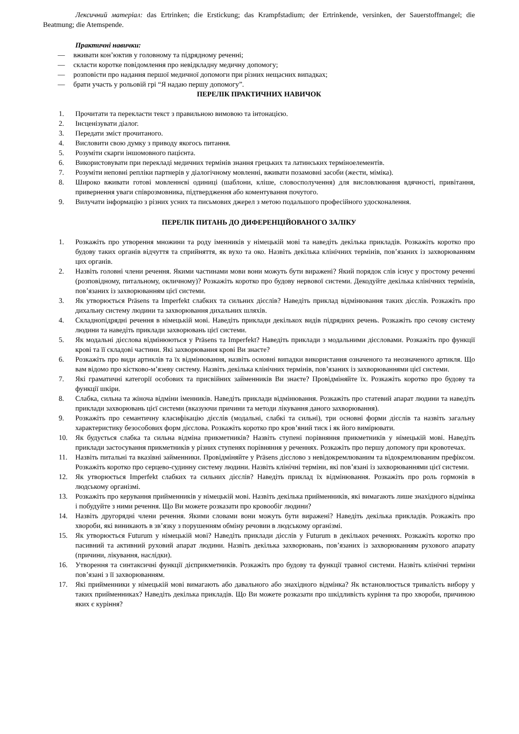Лексичний матеріал: das Ertrinken; die Erstickung; das Krampfstadium; der Ertrinkende, versinken, der Sauerstoffmangel; die Beatmung; die Atemspende.
Практичні навички:
— вживати кон’юктив у головному та підрядному реченні;
— скласти коротке повідомлення про невідкладну медичну допомогу;
— розповісти про надання першої медичної допомоги при різних нещасних випадках;
— брати участь у рольовій грі “Я надаю першу допомогу”.
ПЕРЕЛІК ПРАКТИЧНИХ НАВИЧОК
1. Прочитати та перекласти текст з правильною вимовою та інтонацією.
2. Інсценізувати діалог.
3. Передати зміст прочитаного.
4. Висловити свою думку з приводу якогось питання.
5. Розуміти скарги іншомовного пацієнта.
6. Використовувати при перекладі медичних термінів знання грецьких та латинських терміноелементів.
7. Розуміти неповні репліки партнерів у діалогічному мовленні, вживати позамовні засоби (жести, міміка).
8. Широко вживати готові мовленнєві одиниці (шаблони, кліше, словосполучення) для висловлювання вдячності, привітання, привернення уваги співрозмовника, підтвердження або коментування почутого.
9. Вилучати інформацію з різних усних та письмових джерел з метою подальшого професійного удосконалення.
ПЕРЕЛІК ПИТАНЬ ДО ДИФЕРЕНЦІЙОВАНОГО ЗАЛІКУ
1. Розкажіть про утворення множини та роду іменників у німецькій мові та наведіть декілька прикладів. Розкажіть коротко про будову таких органів відчуття та сприйняття, як вухо та око. Назвіть декілька клінічних термінів, пов’язаних із захворюванням цих органів.
2. Назвіть головні члени речення. Якими частинами мови вони можуть бути виражені? Який порядок слів існує у простому реченні (розповідному, питальному, окличному)? Розкажіть коротко про будову нервової системи. Декодуйте декілька клінічних термінів, пов’язаних із захворюванням цієї системи.
3. Як утворюється Präsens та Imperfekt слабких та сильних дієслів? Наведіть приклад відмінювання таких дієслів. Розкажіть про дихальну систему людини та захворювання дихальних шляхів.
4. Складнопідрядні речення в німецькій мові. Наведіть приклади декількох видів підрядних речень. Розкажіть про сечову систему людини та наведіть приклади захворювань цієї системи.
5. Як модальні дієслова відмінюються у Präsens та Imperfekt? Наведіть приклади з модальними дієсловами. Розкажіть про функції крові та її складові частини. Які захворювання крові Ви знаєте?
6. Розкажіть про види артиклів та їх відмінювання, назвіть основні випадки використання означеного та неозначеного артикля. Що вам відомо про кістково-м’язеву систему. Назвіть декілька клінічних термінів, пов’язаних із захворюваннями цієї системи.
7. Які граматичні категорії особових та присвійних займенників Ви знаєте? Провідміняйте їх. Розкажіть коротко про будову та функції шкіри.
8. Слабка, сильна та жіноча відміни іменників. Наведіть приклади відмінювання. Розкажіть про статевий апарат людини та наведіть приклади захворювань цієї системи (вказуючи причини та методи лікування даного захворювання).
9. Розкажіть про семантичну класифікацію дієслів (модальні, слабкі та сильні), три основні форми дієслів та назвіть загальну характеристику безособових форм дієслова. Розкажіть коротко про кров’яний тиск і як його вимірювати.
10. Як будується слабка та сильна відміна прикметників? Назвіть ступені порівняння прикметників у німецькій мові. Наведіть приклади застосування прикметників у різних ступенях порівняння у реченнях. Розкажіть про першу допомогу при кровотечах.
11. Назвіть питальні та вказівні займенники. Провідміняйте у Präsens дієслово з невідокремлюваним та відокремлюваним префіксом. Розкажіть коротко про серцево-судинну систему людини. Назвіть клінічні терміни, які пов’язані із захворюваннями цієї системи.
12. Як утворюється Imperfekt слабких та сильних дієслів? Наведіть приклад їх відмінювання. Розкажіть про роль гормонів в людському організмі.
13. Розкажіть про керування прийменників у німецькій мові. Назвіть декілька прийменників, які вимагають лише знахідного відмінка і побудуйте з ними речення. Що Ви можете розказати про кровообіг людини?
14. Назвіть другорядні члени речення. Якими словами вони можуть бути виражені? Наведіть декілька прикладів. Розкажіть про хвороби, які виникають в зв’язку з порушенням обміну речовин в людському організмі.
15. Як утворюється Futurum у німецькій мові? Наведіть приклади дієслів у Futurum в декількох реченнях. Розкажіть коротко про пасивний та активний руховий апарат людини. Назвіть декілька захворювань, пов’язаних із захворюванням рухового апарату (причини, лікування, наслідки).
16. Утворення та синтаксичні функції дієприкметників. Розкажіть про будову та функції травної системи. Назвіть клінічні терміни пов’язані з її захворюванням.
17. Які прийменники у німецькій мові вимагають або давального або знахідного відмінка? Як встановлюється тривалість вибору у таких прийменниках? Наведіть декілька прикладів. Що Ви можете розказати про шкідливість куріння та про хвороби, причиною яких є куріння?